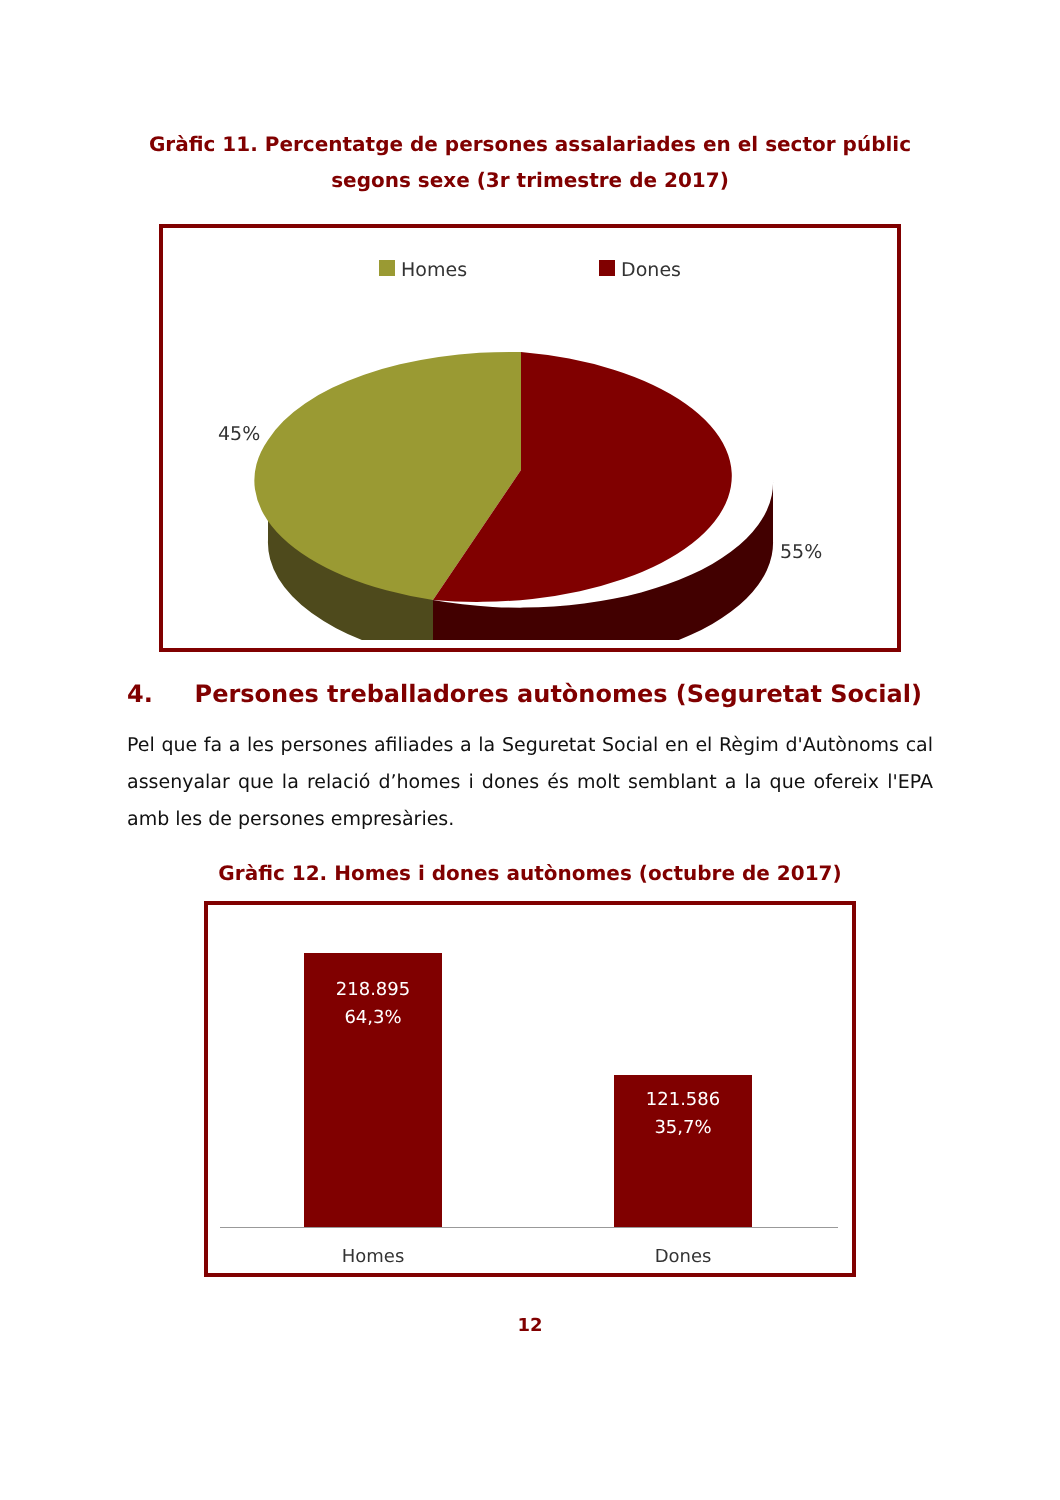Gràfic 11. Percentatge de persones assalariades en el sector públic
segons sexe (3r trimestre de 2017)
Homes Dones
45%
55%
4. Persones treballadores autònomes (Seguretat Social)
Pel que fa a les persones afiliades a la Seguretat Social en el Règim d'Autònoms cal assenyalar que la relació d’homes i dones és molt semblant a la que ofereix l'EPA amb les de persones empresàries.
Gràfic 12. Homes i dones autònomes (octubre de 2017)
218.895
64,3%
121.586
35,7%
Homes Dones
12